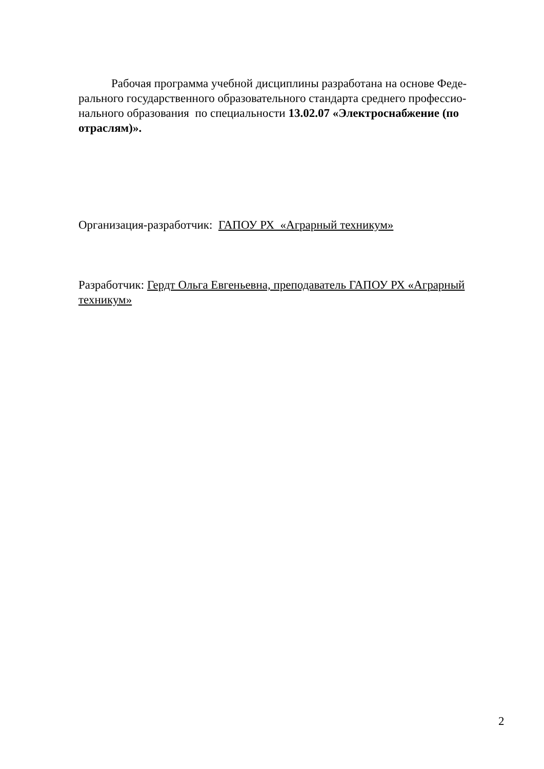Рабочая программа учебной дисциплины разработана на основе Феде-ральнoго государственного образовательного стандарта среднего профессио-нального образования по специальности 13.02.07 «Электроснабжение (по отраслям)».
Организация-разработчик: ГАПОУ РХ «Аграрный техникум»
Разработчик: Гердт Ольга Евгеньевна, преподаватель ГАПОУ РХ «Аграрный техникум»
2